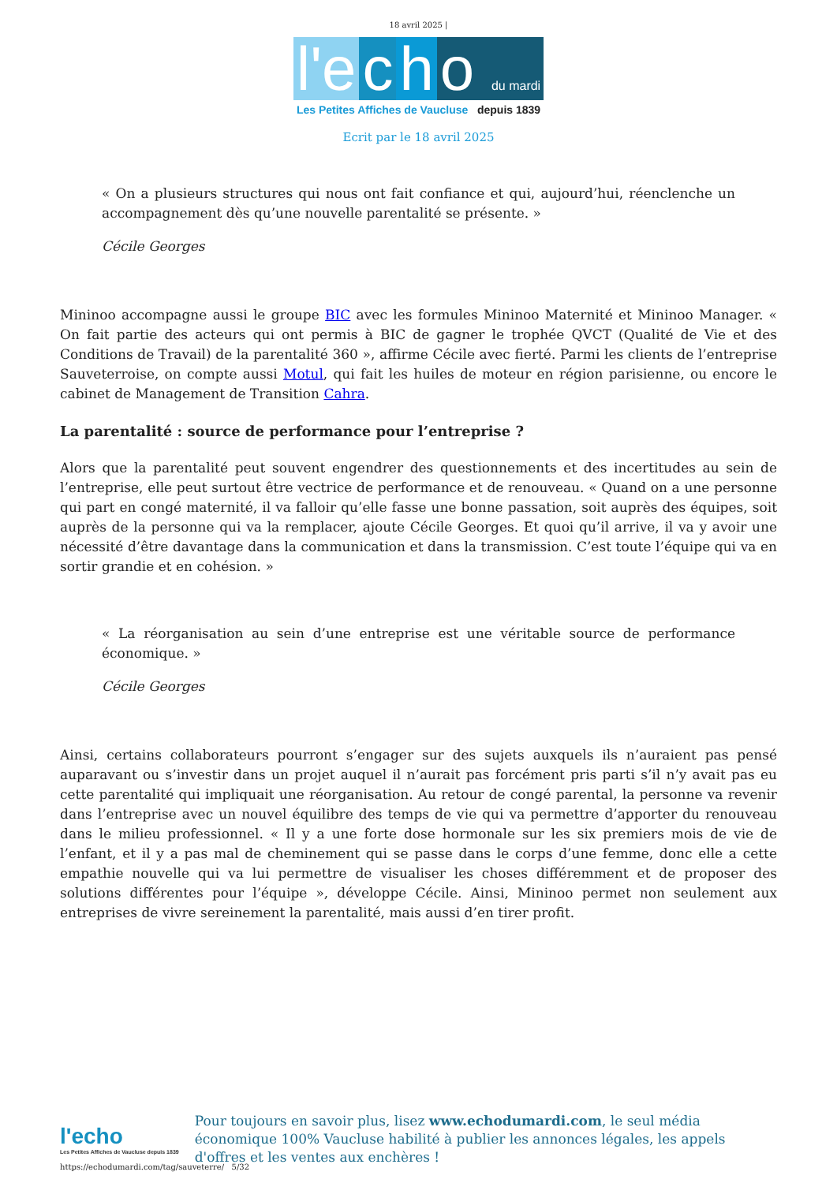18 avril 2025 |
l'e c h o du mardi
Les Petites Affiches de Vaucluse depuis 1839
Ecrit par le 18 avril 2025
« On a plusieurs structures qui nous ont fait confiance et qui, aujourd’hui, réenclenche un accompagnement dès qu’une nouvelle parentalité se présente. »
Cécile Georges
Mininoo accompagne aussi le groupe BIC avec les formules Mininoo Maternité et Mininoo Manager. « On fait partie des acteurs qui ont permis à BIC de gagner le trophée QVCT (Qualité de Vie et des Conditions de Travail) de la parentalité 360 », affirme Cécile avec fierté. Parmi les clients de l’entreprise Sauveterroise, on compte aussi Motul, qui fait les huiles de moteur en région parisienne, ou encore le cabinet de Management de Transition Cahra.
La parentalité : source de performance pour l’entreprise ?
Alors que la parentalité peut souvent engendrer des questionnements et des incertitudes au sein de l’entreprise, elle peut surtout être vectrice de performance et de renouveau. « Quand on a une personne qui part en congé maternité, il va falloir qu’elle fasse une bonne passation, soit auprès des équipes, soit auprès de la personne qui va la remplacer, ajoute Cécile Georges. Et quoi qu’il arrive, il va y avoir une nécessité d’être davantage dans la communication et dans la transmission. C’est toute l’équipe qui va en sortir grandie et en cohésion. »
« La réorganisation au sein d’une entreprise est une véritable source de performance économique. »
Cécile Georges
Ainsi, certains collaborateurs pourront s’engager sur des sujets auxquels ils n’auraient pas pensé auparavant ou s’investir dans un projet auquel il n’aurait pas forcément pris parti s’il n’y avait pas eu cette parentalité qui impliquait une réorganisation. Au retour de congé parental, la personne va revenir dans l’entreprise avec un nouvel équilibre des temps de vie qui va permettre d’apporter du renouveau dans le milieu professionnel. « Il y a une forte dose hormonale sur les six premiers mois de vie de l’enfant, et il y a pas mal de cheminement qui se passe dans le corps d’une femme, donc elle a cette empathie nouvelle qui va lui permettre de visualiser les choses différemment et de proposer des solutions différentes pour l’équipe », développe Cécile. Ainsi, Mininoo permet non seulement aux entreprises de vivre sereinement la parentalité, mais aussi d’en tirer profit.
l'echo
Les Petites Affiches de Vaucluse depuis 1839
Pour toujours en savoir plus, lisez www.echodumardi.com, le seul média économique 100% Vaucluse habilité à publier les annonces légales, les appels d'offres et les ventes aux enchères !
https://echodumardi.com/tag/sauveterre/ 5/32